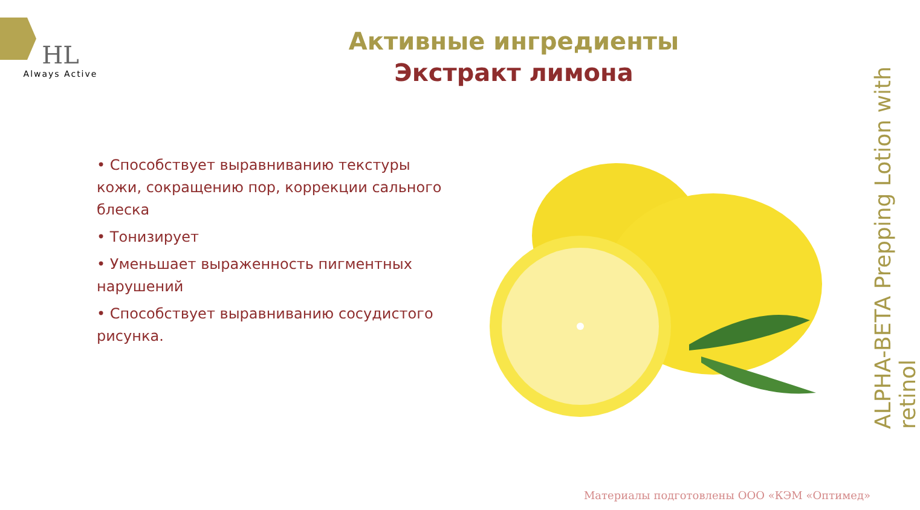HL
Always Active
Активные ингредиенты
Экстракт лимона
• Способствует выравниванию текстуры кожи, сокращению пор, коррекции сального блеска
• Тонизирует
• Уменьшает выраженность пигментных нарушений
• Способствует выравниванию сосудистого рисунка.
ALPHA-BETA Prepping Lotion with retinol
Материалы подготовлены ООО «КЭМ «Оптимед»